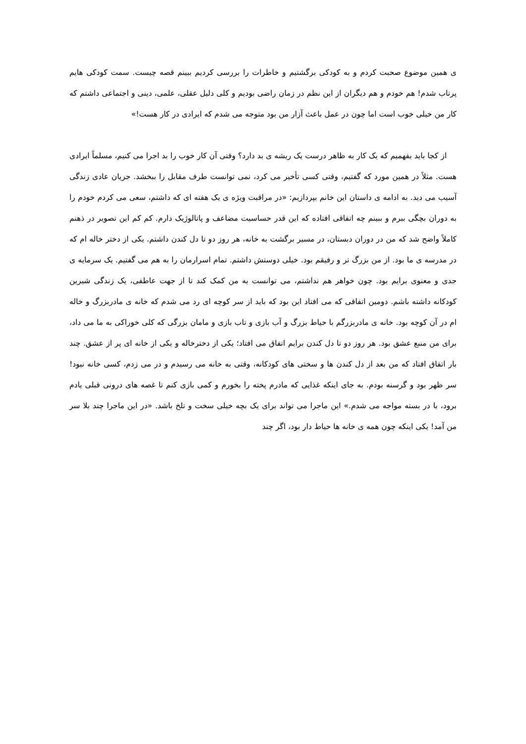ی همین موضوع صحبت کردم و به کودکی برگشتیم و خاطرات را بررسی کردیم ببینم قصه چیست. سمت کودکی هایم پرتاب شدم! هم خودم و هم دیگران از این نظم در زمان راضی بودیم و کلی دلیل عقلی، علمی، دینی و اجتماعی داشتم که کار من خیلی خوب است اما چون در عمل باعث آزار من بود متوجه می شدم که ایرادی در کار هست!»
از کجا باید بفهمیم که یک کار به ظاهر درست یک ریشه ی بد دارد؟ وقتی آن کار خوب را بد اجرا می کنیم، مسلماً ایرادی هست. مثلاً در همین مورد که گفتیم، وقتی کسی تأخیر می کرد، نمی توانست طرف مقابل را ببخشد. جریان عادی زندگی آسیب می دید. به ادامه ی داستان این خانم بپردازیم: «در مراقبت ویژه ی یک هفته ای که داشتم، سعی می کردم خودم را به دوران بچگی ببرم و ببینم چه اتفاقی افتاده که این قدر حساسیت مضاعف و پاتالوژیک دارم. کم کم این تصویر در ذهنم کاملاً واضح شد که من در دوران دبستان، در مسیر برگشت به خانه، هر روز دو تا دل کندن داشتم. یکی از دختر خاله ام که در مدرسه ی ما بود. از من بزرگ تر و رفیقم بود. خیلی دوستش داشتم. تمام اسرارمان را به هم می گفتیم. یک سرمایه ی جدی و معنوی برایم بود. چون خواهر هم نداشتم، می توانست به من کمک کند تا از جهت عاطفی، یک زندگی شیرین کودکانه داشته باشم. دومین اتفاقی که می افتاد این بود که باید از سر کوچه ای رد می شدم که خانه ی مادربزرگ و خاله ام در آن کوچه بود. خانه ی مادربزرگم با حیاط بزرگ و آب بازی و تاب بازی و مامان بزرگی که کلی خوراکی به ما می داد، برای من منبع عشق بود. هر روز دو تا دل کندن برایم اتفاق می افتاد؛ یکی از دخترخاله و یکی از خانه ای پر از عشق. چند بار اتفاق افتاد که من بعد از دل کندن ها و سختی های کودکانه، وقتی به خانه می رسیدم و در می زدم، کسی خانه نبود! سر ظهر بود و گرسنه بودم. به جای اینکه غذایی که مادرم پخته را بخورم و کمی بازی کنم تا غصه های درونی قبلی یادم برود، با در بسته مواجه می شدم.» این ماجرا می تواند برای یک بچه خیلی سخت و تلخ باشد. «در این ماجرا چند بلا سر من آمد! یکی اینکه چون همه ی خانه ها حیاط دار بود، اگر چند